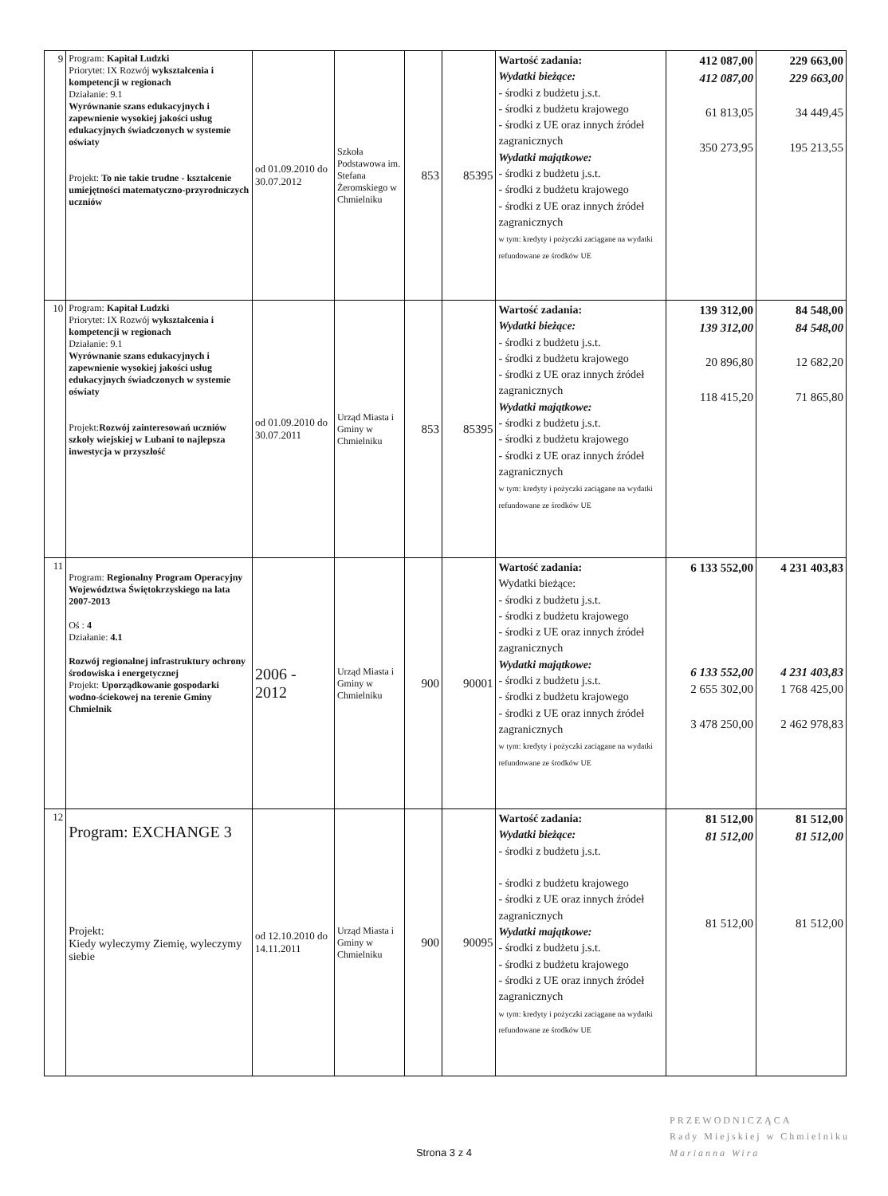| 9 | Program: Kapitał Ludzki Priorytet: IX Rozwój wykształcenia i kompetencji w regionach Działanie: 9.1 Wyrównanie szans edukacyjnych i zapewnienie wysokiej jakości usług edukacyjnych świadczonych w systemie oświaty Projekt: To nie takie trudne - kształcenie umiejętności matematyczno-przyrodniczych uczniów | od 01.09.2010 do 30.07.2012 | Szkoła Podstawowa im. Stefana Żeromskiego w Chmielniku | 853 | 85395 | Wartość zadania: Wydatki bieżące: - środki z budżetu j.s.t. - środki z budżetu krajowego - środki z UE oraz innych źródeł zagranicznych Wydatki majątkowe: - środki z budżetu j.s.t. - środki z budżetu krajowego - środki z UE oraz innych źródeł zagranicznych w tym: kredyty i pożyczki zaciągane na wydatki refundowane ze środków UE | 412 087,00 412 087,00 61 813,05 350 273,95 | 229 663,00 229 663,00 34 449,45 195 213,55 |
| 10 | Program: Kapitał Ludzki Priorytet: IX Rozwój wykształcenia i kompetencji w regionach Działanie: 9.1 Wyrównanie szans edukacyjnych i zapewnienie wysokiej jakości usług edukacyjnych świadczonych w systemie oświaty Projekt: Rozwój zainteresowań uczniów szkoły wiejskiej w Lubani to najlepsza inwestycja w przyszłość | od 01.09.2010 do 30.07.2011 | Urząd Miasta i Gminy w Chmielniku | 853 | 85395 | Wartość zadania: Wydatki bieżące: - środki z budżetu j.s.t. - środki z budżetu krajowego - środki z UE oraz innych źródeł zagranicznych Wydatki majątkowe: - środki z budżetu j.s.t. - środki z budżetu krajowego - środki z UE oraz innych źródeł zagranicznych w tym: kredyty i pożyczki zaciągane na wydatki refundowane ze środków UE | 139 312,00 139 312,00 20 896,80 118 415,20 | 84 548,00 84 548,00 12 682,20 71 865,80 |
| 11 | Program: Regionalny Program Operacyjny Województwa Świętokrzyskiego na lata 2007-2013 Oś : 4 Działanie: 4.1 Rozwój regionalnej infrastruktury ochrony środowiska i energetycznej Projekt: Uporządkowanie gospodarki wodno-ściekowej na terenie Gminy Chmielnik | 2006 - 2012 | Urząd Miasta i Gminy w Chmielniku | 900 | 90001 | Wartość zadania: Wydatki bieżące: - środki z budżetu j.s.t. - środki z budżetu krajowego - środki z UE oraz innych źródeł zagranicznych Wydatki majątkowe: - środki z budżetu j.s.t. - środki z budżetu krajowego - środki z UE oraz innych źródeł zagranicznych w tym: kredyty i pożyczki zaciągane na wydatki refundowane ze środków UE | 6 133 552,00 6 133 552,00 2 655 302,00 3 478 250,00 | 4 231 403,83 4 231 403,83 1 768 425,00 2 462 978,83 |
| 12 | Program: EXCHANGE 3 Projekt: Kiedy wyleczymy Ziemię, wyleczymy siebie | od 12.10.2010 do 14.11.2011 | Urząd Miasta i Gminy w Chmielniku | 900 | 90095 | Wartość zadania: Wydatki bieżące: - środki z budżetu j.s.t. - środki z budżetu krajowego - środki z UE oraz innych źródeł zagranicznych Wydatki majątkowe: - środki z budżetu j.s.t. - środki z budżetu krajowego - środki z UE oraz innych źródeł zagranicznych w tym: kredyty i pożyczki zaciągane na wydatki refundowane ze środków UE | 81 512,00 81 512,00 81 512,00 | 81 512,00 81 512,00 81 512,00 |
PRZEWODNICZĄCA
Rady Miejskiej w Chmielniku
Marianna Wira
Strona 3 z 4